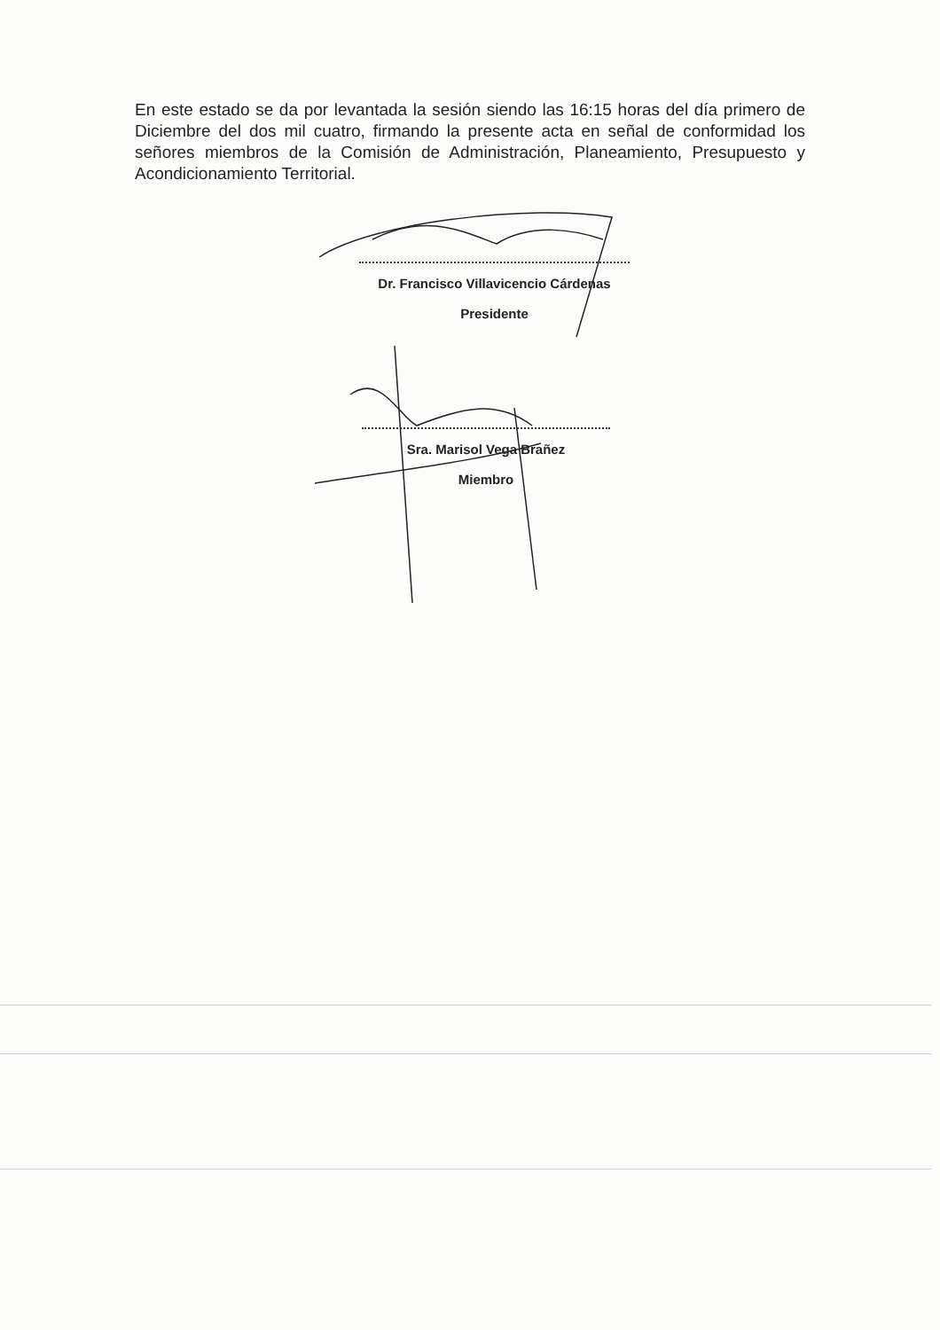En este estado se da por levantada la sesión siendo las 16:15 horas del día primero de Diciembre del dos mil cuatro, firmando la presente acta en señal de conformidad los señores miembros de la Comisión de Administración, Planeamiento, Presupuesto y Acondicionamiento Territorial.
Dr. Francisco Villavicencio Cárdenas
Presidente
Sra. Marisol Vega Brañez
Miembro